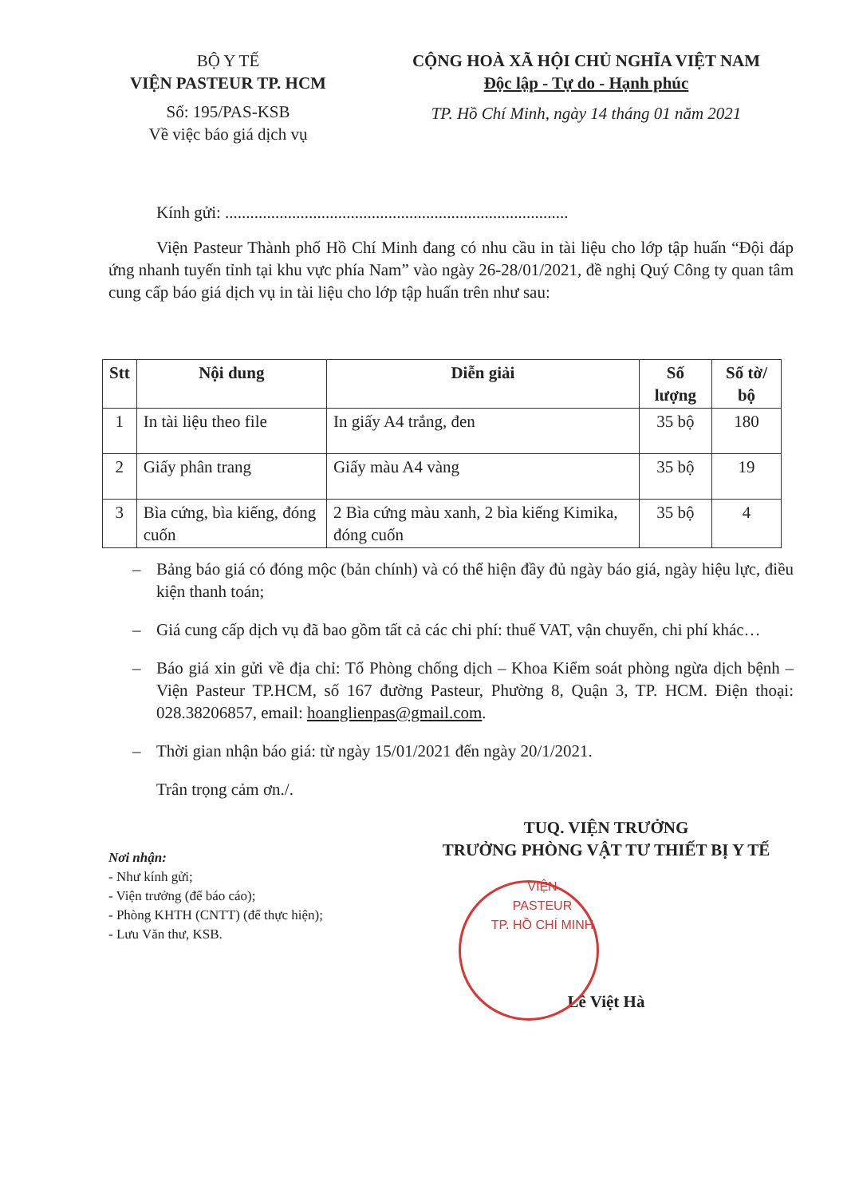BỘ Y TẾ
VIỆN PASTEUR TP. HCM
Số: 195/PAS-KSB
Về việc báo giá dịch vụ
CỘNG HOÀ XÃ HỘI CHỦ NGHĨA VIỆT NAM
Độc lập - Tự do - Hạnh phúc
TP. Hồ Chí Minh, ngày 14 tháng 01 năm 2021
Kính gửi: ..................................................................................
Viện Pasteur Thành phố Hồ Chí Minh đang có nhu cầu in tài liệu cho lớp tập huấn “Đội đáp ứng nhanh tuyến tỉnh tại khu vực phía Nam” vào ngày 26-28/01/2021, đề nghị Quý Công ty quan tâm cung cấp báo giá dịch vụ in tài liệu cho lớp tập huấn trên như sau:
| Stt | Nội dung | Diễn giải | Số lượng | Số tờ/ bộ |
| --- | --- | --- | --- | --- |
| 1 | In tài liệu theo file | In giấy A4 trắng, đen | 35 bộ | 180 |
| 2 | Giấy phân trang | Giấy màu A4 vàng | 35 bộ | 19 |
| 3 | Bìa cứng, bìa kiếng, đóng cuốn | 2 Bìa cứng màu xanh, 2 bìa kiếng Kimika, đóng cuốn | 35 bộ | 4 |
– Bảng báo giá có đóng mộc (bản chính) và có thể hiện đầy đủ ngày báo giá, ngày hiệu lực, điều kiện thanh toán;
– Giá cung cấp dịch vụ đã bao gồm tất cả các chi phí: thuế VAT, vận chuyển, chi phí khác…
– Báo giá xin gửi về địa chỉ: Tổ Phòng chống dịch – Khoa Kiểm soát phòng ngừa dịch bệnh – Viện Pasteur TP.HCM, số 167 đường Pasteur, Phường 8, Quận 3, TP. HCM. Điện thoại: 028.38206857, email: hoanglienpas@gmail.com.
– Thời gian nhận báo giá: từ ngày 15/01/2021 đến ngày 20/1/2021.
Trân trọng cảm ơn./.
Nơi nhận:
- Như kính gửi;
- Viện trưởng (để báo cáo);
- Phòng KHTH (CNTT) (để thực hiện);
- Lưu Văn thư, KSB.
TUQ. VIỆN TRƯỞNG
TRƯỞNG PHÒNG VẬT TƯ THIẾT BỊ Y TẾ
VIỆN
PASTEUR
TP. HỒ CHÍ MINH
Lê Việt Hà